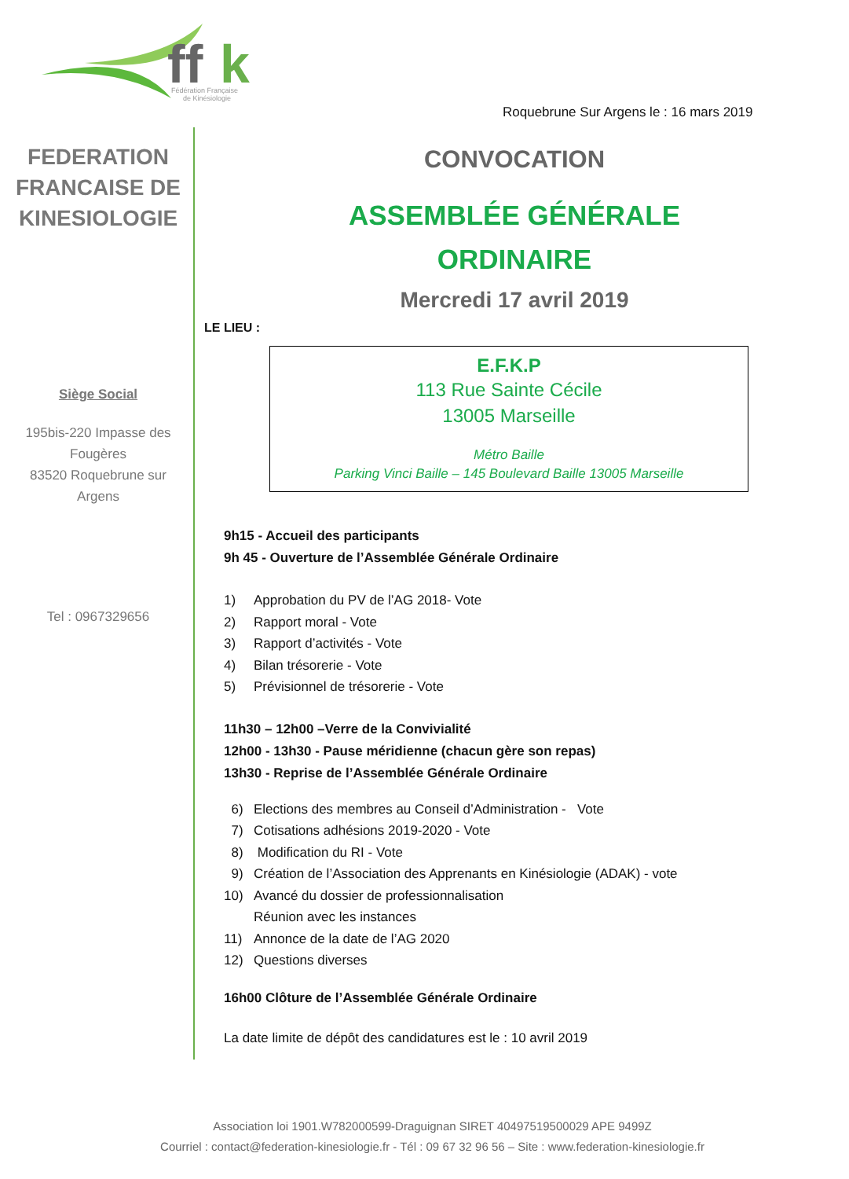ff
k
Fédération Française
de Kinésiologie
Roquebrune Sur Argens le : 16 mars 2019
FEDERATION FRANCAISE DE KINESIOLOGIE
Siège Social
195bis-220 Impasse des Fougères
83520 Roquebrune sur Argens
Tel : 0967329656
CONVOCATION
ASSEMBLÉE GÉNÉRALE
ORDINAIRE
Mercredi 17 avril 2019
LE LIEU :
E.F.K.P
113 Rue Sainte Cécile
13005 Marseille
Métro Baille
Parking Vinci Baille – 145 Boulevard Baille 13005 Marseille
9h15 - Accueil des participants
9h 45 - Ouverture de l’Assemblée Générale Ordinaire
1) Approbation du PV de l’AG 2018- Vote
2) Rapport moral - Vote
3) Rapport d’activités - Vote
4) Bilan trésorerie - Vote
5) Prévisionnel de trésorerie - Vote
11h30 – 12h00 –Verre de la Convivialité
12h00 - 13h30 - Pause méridienne (chacun gère son repas)
13h30 - Reprise de l’Assemblée Générale Ordinaire
6) Elections des membres au Conseil d’Administration - Vote
7) Cotisations adhésions 2019-2020 - Vote
8) Modification du RI - Vote
9) Création de l’Association des Apprenants en Kinésiologie (ADAK) - vote
10) Avancé du dossier de professionnalisation
Réunion avec les instances
11) Annonce de la date de l’AG 2020
12) Questions diverses
16h00 Clôture de l’Assemblée Générale Ordinaire
La date limite de dépôt des candidatures est le : 10 avril 2019
Association loi 1901.W782000599-Draguignan SIRET 40497519500029 APE 9499Z
Courriel : contact@federation-kinesiologie.fr - Tél : 09 67 32 96 56 – Site : www.federation-kinesiologie.fr